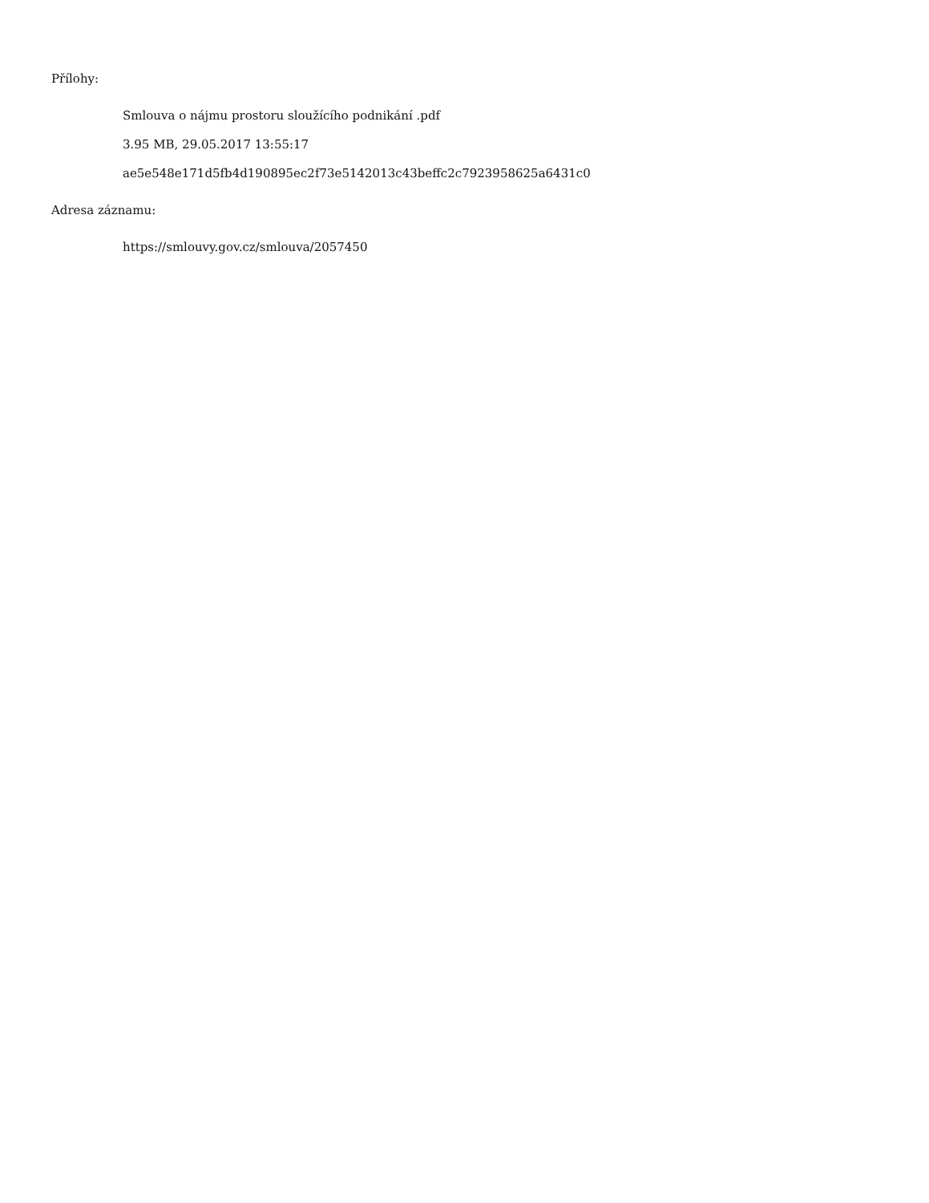Přílohy:
Smlouva o nájmu prostoru sloužícího podnikání .pdf
3.95 MB, 29.05.2017 13:55:17
ae5e548e171d5fb4d190895ec2f73e5142013c43beffc2c7923958625a6431c0
Adresa záznamu:
https://smlouvy.gov.cz/smlouva/2057450